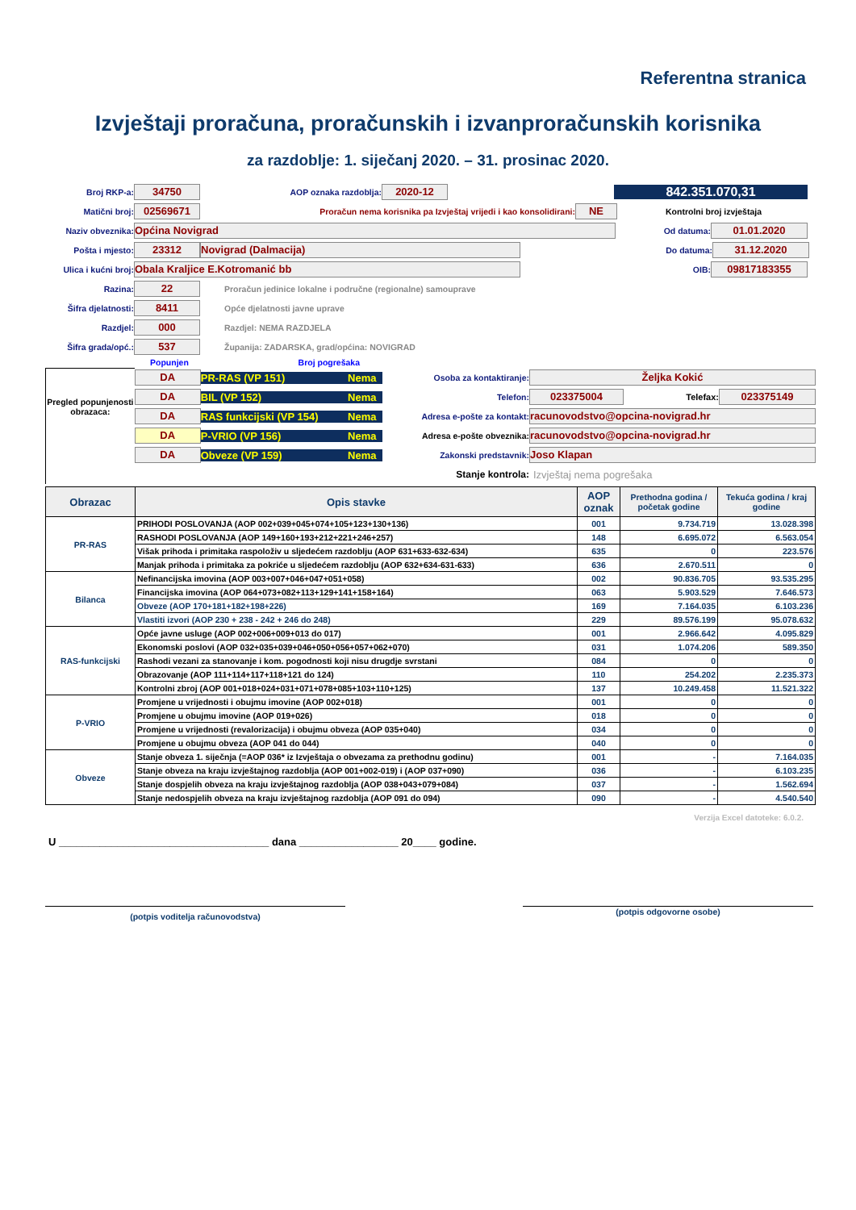Referentna stranica
Izvještaji proračuna, proračunskih i izvanproračunskih korisnika
za razdoblje: 1. siječanj 2020. – 31. prosinac 2020.
Broj RKP-a: 34750 AOP oznaka razdoblja: 2020-12 842.351.070,31
Matični broj: 02569671 Proračun nema korisnika pa Izvještaj vrijedi i kao konsolidirani: NE Kontrolni broj izvještaja
Naziv obveznika: Općina Novigrad Od datuma: 01.01.2020
Pošta i mjesto: 23312 Novigrad (Dalmacija) Do datuma: 31.12.2020
Ulica i kućni broj: Obala Kraljice E.Kotromanić bb OIB: 09817183355
Razina: 22 Proračun jedinice lokalne i područne (regionalne) samouprave
Šifra djelatnosti: 8411 Opće djelatnosti javne uprave
Razdjel: 000 Razdjel: NEMA RAZDJELA
Šifra grada/opć.: 537 Županija: ZADARSKA, grad/općina: NOVIGRAD
Popunjen Broj pogrešaka
Pregled popunjenosti obrazaca:
DA PR-RAS (VP 151) Nema
DA BIL (VP 152) Nema
DA RAS funkcijski (VP 154) Nema
DA P-VRIO (VP 156) Nema
DA Obveze (VP 159) Nema
Osoba za kontaktiranje: Željka Kokić
Telefon: 023375004 Telefax: 023375149
Adresa e-pošte za kontakt: racunovodstvo@opcina-novigrad.hr
Adresa e-pošte obveznika: racunovodstvo@opcina-novigrad.hr
Zakonski predstavnik: Joso Klapan
Stanje kontrola: Izvještaj nema pogrešaka
| Obrazac | Opis stavke | AOP oznak | Prethodna godina / početak godine | Tekuća godina / kraj godine |
| --- | --- | --- | --- | --- |
| PR-RAS | PRIHODI POSLOVANJA (AOP 002+039+045+074+105+123+130+136) | 001 | 9.734.719 | 13.028.398 |
| | RASHODI POSLOVANJA (AOP 149+160+193+212+221+246+257) | 148 | 6.695.072 | 6.563.054 |
| | Višak prihoda i primitaka raspoloživ u sljedećem razdoblju (AOP 631+633-632-634) | 635 | 0 | 223.576 |
| | Manjak prihoda i primitaka za pokriće u sljedećem razdoblju (AOP 632+634-631-633) | 636 | 2.670.511 | 0 |
| Bilanca | Nefinancijska imovina (AOP 003+007+046+047+051+058) | 002 | 90.836.705 | 93.535.295 |
| | Financijska imovina (AOP 064+073+082+113+129+141+158+164) | 063 | 5.903.529 | 7.646.573 |
| | Obveze (AOP 170+181+182+198+226) | 169 | 7.164.035 | 6.103.236 |
| | Vlastiti izvori (AOP 230 + 238 - 242 + 246 do 248) | 229 | 89.576.199 | 95.078.632 |
| RAS-funkcijski | Opće javne usluge (AOP 002+006+009+013 do 017) | 001 | 2.966.642 | 4.095.829 |
| | Ekonomski poslovi (AOP 032+035+039+046+050+056+057+062+070) | 031 | 1.074.206 | 589.350 |
| | Rashodi vezani za stanovanje i kom. pogodnosti koji nisu drugdje svrstani | 084 | 0 | 0 |
| | Obrazovanje (AOP 111+114+117+118+121 do 124) | 110 | 254.202 | 2.235.373 |
| | Kontrolni zbroj (AOP 001+018+024+031+071+078+085+103+110+125) | 137 | 10.249.458 | 11.521.322 |
| P-VRIO | Promjene u vrijednosti i obujmu imovine (AOP 002+018) | 001 | 0 | 0 |
| | Promjene u obujmu imovine (AOP 019+026) | 018 | 0 | 0 |
| | Promjene u vrijednosti (revalorizacija) i obujmu obveza (AOP 035+040) | 034 | 0 | 0 |
| | Promjene u obujmu obveza (AOP 041 do 044) | 040 | 0 | 0 |
| Obveze | Stanje obveza 1. siječnja (=AOP 036* iz Izvještaja o obvezama za prethodnu godinu) | 001 | - | 7.164.035 |
| | Stanje obveza na kraju izvještajnog razdoblja (AOP 001+002-019) i (AOP 037+090) | 036 | - | 6.103.235 |
| | Stanje dospjelih obveza na kraju izvještajnog razdoblja (AOP 038+043+079+084) | 037 | - | 1.562.694 |
| | Stanje nedospjelih obveza na kraju izvještajnog razdoblja (AOP 091 do 094) | 090 | - | 4.540.540 |
Verzija Excel datoteke: 6.0.2.
U ____________________________________ dana _________________ 20____ godine.
(potpis voditelja računovodstva) (potpis odgovorne osobe)